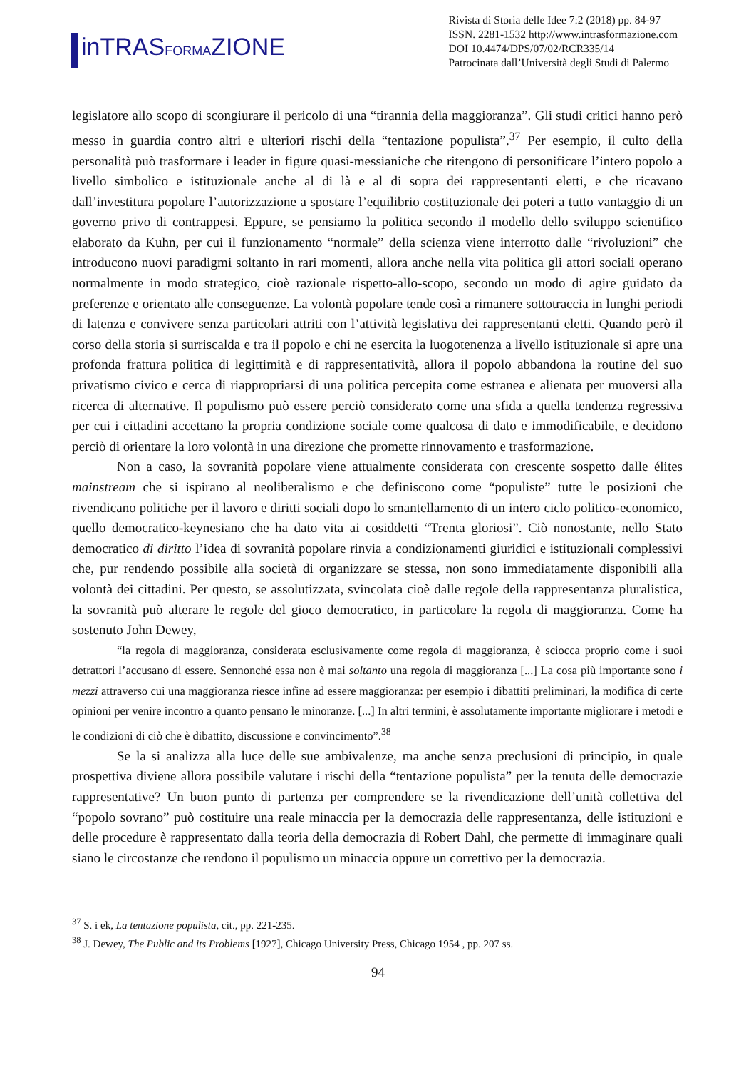inTRASFORMAZIONE
Rivista di Storia delle Idee 7:2 (2018) pp. 84-97
ISSN. 2281-1532 http://www.intrasformazione.com
DOI 10.4474/DPS/07/02/RCR335/14
Patrocinata dall’Università degli Studi di Palermo
legislatore allo scopo di scongiurare il pericolo di una “tirannia della maggioranza”. Gli studi critici hanno però messo in guardia contro altri e ulteriori rischi della “tentazione populista”.<sup>37</sup> Per esempio, il culto della personalità può trasformare i leader in figure quasi-messianiche che ritengono di personificare l’intero popolo a livello simbolico e istituzionale anche al di là e al di sopra dei rappresentanti eletti, e che ricavano dall’investitura popolare l’autorizzazione a spostare l’equilibrio costituzionale dei poteri a tutto vantaggio di un governo privo di contrappesi. Eppure, se pensiamo la politica secondo il modello dello sviluppo scientifico elaborato da Kuhn, per cui il funzionamento “normale” della scienza viene interrotto dalle “rivoluzioni” che introducono nuovi paradigmi soltanto in rari momenti, allora anche nella vita politica gli attori sociali operano normalmente in modo strategico, cioè razionale rispetto-allo-scopo, secondo un modo di agire guidato da preferenze e orientato alle conseguenze. La volontà popolare tende così a rimanere sottotraccia in lunghi periodi di latenza e convivere senza particolari attriti con l’attività legislativa dei rappresentanti eletti. Quando però il corso della storia si surriscalda e tra il popolo e chi ne esercita la luogotenenza a livello istituzionale si apre una profonda frattura politica di legittimità e di rappresentatività, allora il popolo abbandona la routine del suo privatismo civico e cerca di riappropriarsi di una politica percepita come estranea e alienata per muoversi alla ricerca di alternative. Il populismo può essere perciò considerato come una sfida a quella tendenza regressiva per cui i cittadini accettano la propria condizione sociale come qualcosa di dato e immodificabile, e decidono perciò di orientare la loro volontà in una direzione che promette rinnovamento e trasformazione.
Non a caso, la sovranità popolare viene attualmente considerata con crescente sospetto dalle élites mainstream che si ispirano al neoliberalismo e che definiscono come “populiste” tutte le posizioni che rivendicano politiche per il lavoro e diritti sociali dopo lo smantellamento di un intero ciclo politico-economico, quello democratico-keynesiano che ha dato vita ai cosiddetti “Trenta gloriosi”. Ciò nonostante, nello Stato democratico di diritto l’idea di sovranità popolare rinvia a condizionamenti giuridici e istituzionali complessivi che, pur rendendo possibile alla società di organizzare se stessa, non sono immediatamente disponibili alla volontà dei cittadini. Per questo, se assolutizzata, svincolata cioè dalle regole della rappresentanza pluralistica, la sovranità può alterare le regole del gioco democratico, in particolare la regola di maggioranza. Come ha sostenuto John Dewey,
“la regola di maggioranza, considerata esclusivamente come regola di maggioranza, è sciocca proprio come i suoi detrattori l’accusano di essere. Sennonché essa non è mai soltanto una regola di maggioranza [...] La cosa più importante sono i mezzi attraverso cui una maggioranza riesce infine ad essere maggioranza: per esempio i dibattiti preliminari, la modifica di certe opinioni per venire incontro a quanto pensano le minoranze. [...] In altri termini, è assolutamente importante migliorare i metodi e le condizioni di ciò che è dibattito, discussione e convincimento”.<sup>38</sup>
Se la si analizza alla luce delle sue ambivalenze, ma anche senza preclusioni di principio, in quale prospettiva diviene allora possibile valutare i rischi della “tentazione populista” per la tenuta delle democrazie rappresentative? Un buon punto di partenza per comprendere se la rivendicazione dell’unità collettiva del “popolo sovrano” può costituire una reale minaccia per la democrazia delle rappresentanza, delle istituzioni e delle procedure è rappresentato dalla teoria della democrazia di Robert Dahl, che permette di immaginare quali siano le circostanze che rendono il populismo un minaccia oppure un correttivo per la democrazia.
<sup>37</sup> S. i ek, La tentazione populista, cit., pp. 221-235.
<sup>38</sup> J. Dewey, The Public and its Problems [1927], Chicago University Press, Chicago 1954 , pp. 207 ss.
94